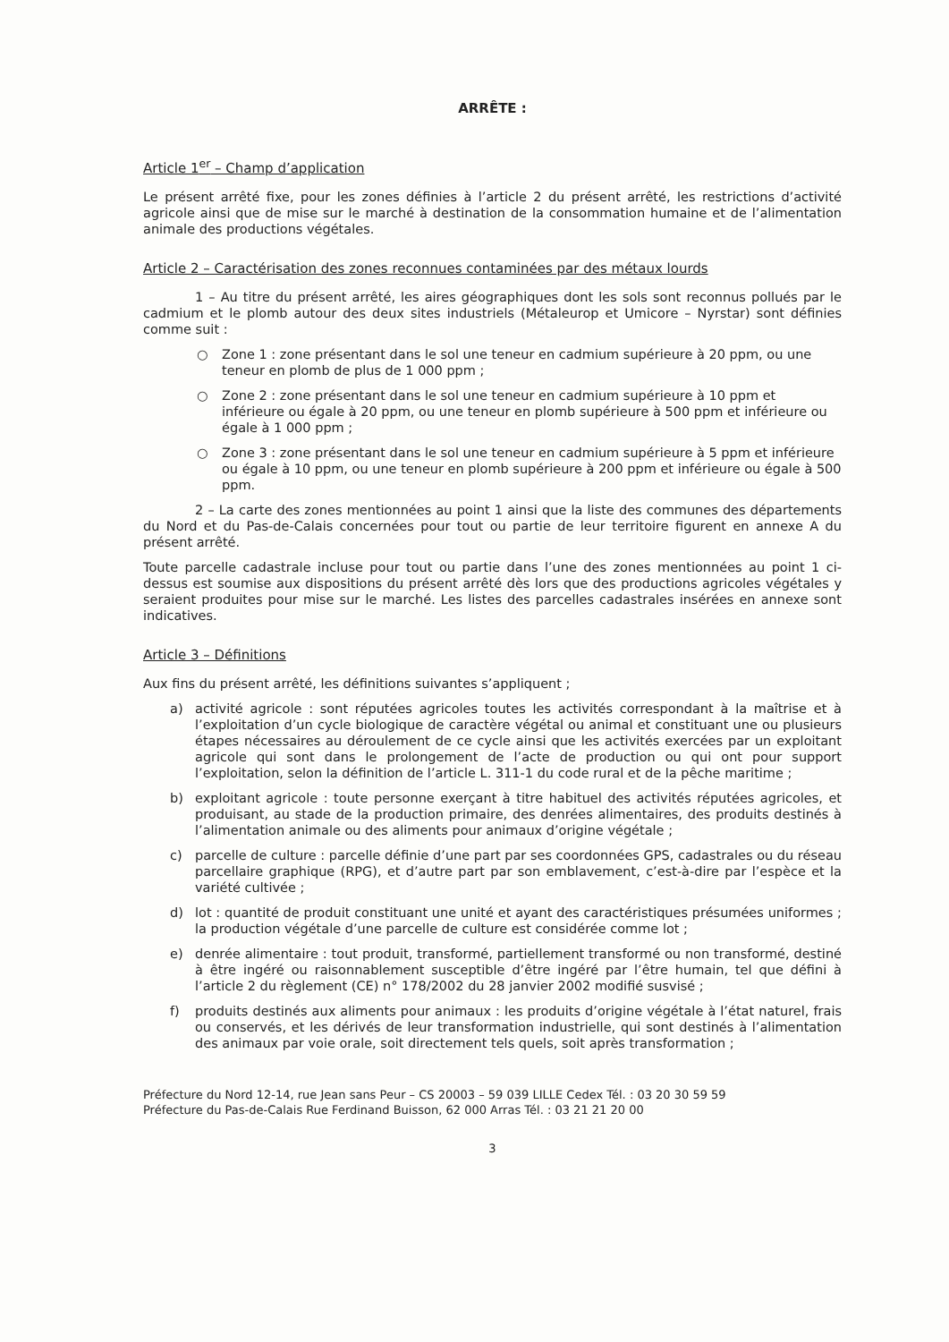ARRÊTE :
Article 1<sup>er</sup> – Champ d’application
Le présent arrêté fixe, pour les zones définies à l’article 2 du présent arrêté, les restrictions d’activité agricole ainsi que de mise sur le marché à destination de la consommation humaine et de l’alimentation animale des productions végétales.
Article 2 – Caractérisation des zones reconnues contaminées par des métaux lourds
1 – Au titre du présent arrêté, les aires géographiques dont les sols sont reconnus pollués par le cadmium et le plomb autour des deux sites industriels (Métaleurop et Umicore – Nyrstar) sont définies comme suit :
○ Zone 1 : zone présentant dans le sol une teneur en cadmium supérieure à 20 ppm, ou une teneur en plomb de plus de 1 000 ppm ;
○ Zone 2 : zone présentant dans le sol une teneur en cadmium supérieure à 10 ppm et inférieure ou égale à 20 ppm, ou une teneur en plomb supérieure à 500 ppm et inférieure ou égale à 1 000 ppm ;
○ Zone 3 : zone présentant dans le sol une teneur en cadmium supérieure à 5 ppm et inférieure ou égale à 10 ppm, ou une teneur en plomb supérieure à 200 ppm et inférieure ou égale à 500 ppm.
2 – La carte des zones mentionnées au point 1 ainsi que la liste des communes des départements du Nord et du Pas-de-Calais concernées pour tout ou partie de leur territoire figurent en annexe A du présent arrêté.
Toute parcelle cadastrale incluse pour tout ou partie dans l’une des zones mentionnées au point 1 ci-dessus est soumise aux dispositions du présent arrêté dès lors que des productions agricoles végétales y seraient produites pour mise sur le marché. Les listes des parcelles cadastrales insérées en annexe sont indicatives.
Article 3 – Définitions
Aux fins du présent arrêté, les définitions suivantes s’appliquent ;
a) activité agricole : sont réputées agricoles toutes les activités correspondant à la maîtrise et à l’exploitation d’un cycle biologique de caractère végétal ou animal et constituant une ou plusieurs étapes nécessaires au déroulement de ce cycle ainsi que les activités exercées par un exploitant agricole qui sont dans le prolongement de l’acte de production ou qui ont pour support l’exploitation, selon la définition de l’article L. 311-1 du code rural et de la pêche maritime ;
b) exploitant agricole : toute personne exerçant à titre habituel des activités réputées agricoles, et produisant, au stade de la production primaire, des denrées alimentaires, des produits destinés à l’alimentation animale ou des aliments pour animaux d’origine végétale ;
c) parcelle de culture : parcelle définie d’une part par ses coordonnées GPS, cadastrales ou du réseau parcellaire graphique (RPG), et d’autre part par son emblavement, c’est-à-dire par l’espèce et la variété cultivée ;
d) lot : quantité de produit constituant une unité et ayant des caractéristiques présumées uniformes ; la production végétale d’une parcelle de culture est considérée comme lot ;
e) denrée alimentaire : tout produit, transformé, partiellement transformé ou non transformé, destiné à être ingéré ou raisonnablement susceptible d’être ingéré par l’être humain, tel que défini à l’article 2 du règlement (CE) n° 178/2002 du 28 janvier 2002 modifié susvisé ;
f) produits destinés aux aliments pour animaux : les produits d’origine végétale à l’état naturel, frais ou conservés, et les dérivés de leur transformation industrielle, qui sont destinés à l’alimentation des animaux par voie orale, soit directement tels quels, soit après transformation ;
Préfecture du Nord 12-14, rue Jean sans Peur – CS 20003 – 59 039 LILLE Cedex Tél. : 03 20 30 59 59
Préfecture du Pas-de-Calais Rue Ferdinand Buisson, 62 000 Arras Tél. : 03 21 21 20 00
3